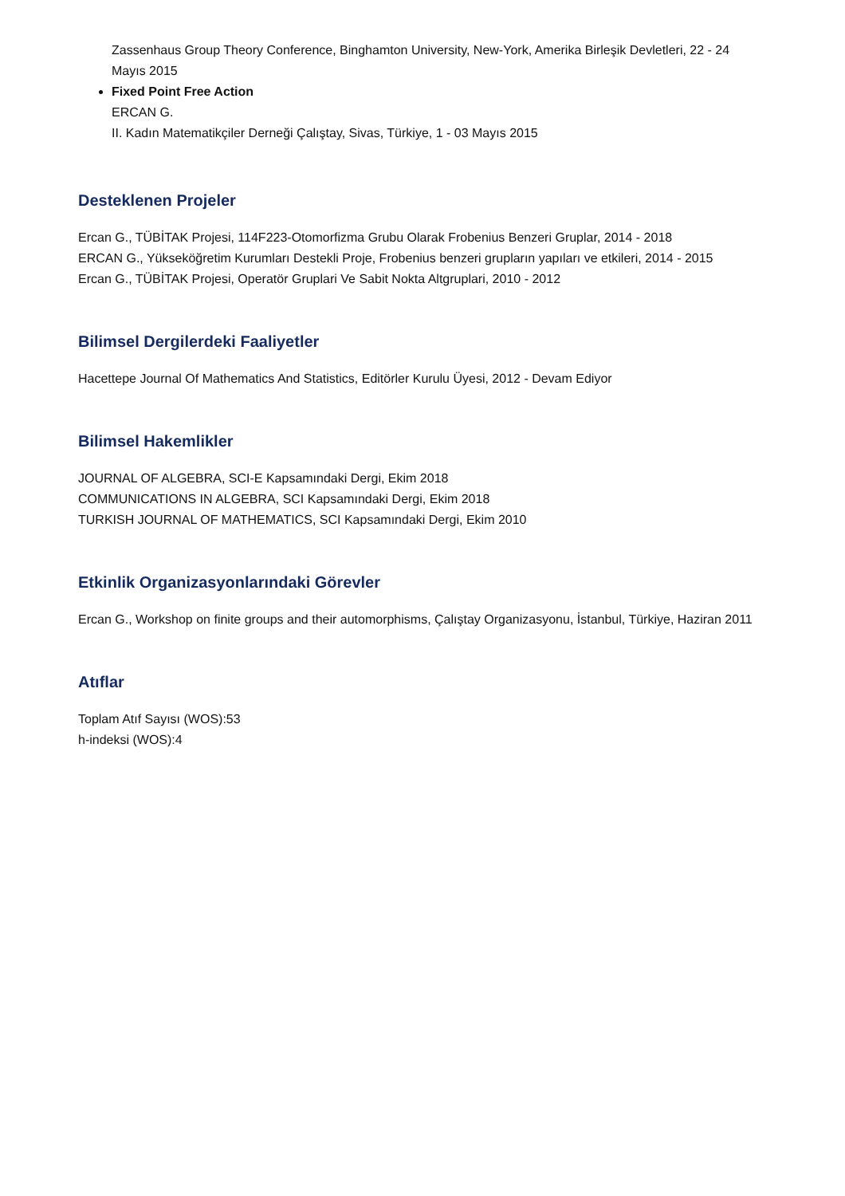Zassenhaus Group Theory Conference, Binghamton University, New-York, Amerika Birleşik Devletleri, 22 - 24 Mayıs 2015
Fixed Point Free Action
ERCAN G.
II. Kadın Matematikçiler Derneği Çalıştay, Sivas, Türkiye, 1 - 03 Mayıs 2015
Desteklenen Projeler
Ercan G., TÜBİTAK Projesi, 114F223-Otomorfizma Grubu Olarak Frobenius Benzeri Gruplar, 2014 - 2018
ERCAN G., Yükseköğretim Kurumları Destekli Proje, Frobenius benzeri grupların yapıları ve etkileri, 2014 - 2015
Ercan G., TÜBİTAK Projesi, Operatör Gruplari Ve Sabit Nokta Altgruplari, 2010 - 2012
Bilimsel Dergilerdeki Faaliyetler
Hacettepe Journal Of Mathematics And Statistics, Editörler Kurulu Üyesi, 2012 - Devam Ediyor
Bilimsel Hakemlikler
JOURNAL OF ALGEBRA, SCI-E Kapsamındaki Dergi, Ekim 2018
COMMUNICATIONS IN ALGEBRA, SCI Kapsamındaki Dergi, Ekim 2018
TURKISH JOURNAL OF MATHEMATICS, SCI Kapsamındaki Dergi, Ekim 2010
Etkinlik Organizasyonlarındaki Görevler
Ercan G., Workshop on finite groups and their automorphisms, Çalıştay Organizasyonu, İstanbul, Türkiye, Haziran 2011
Atıflar
Toplam Atıf Sayısı (WOS):53
h-indeksi (WOS):4